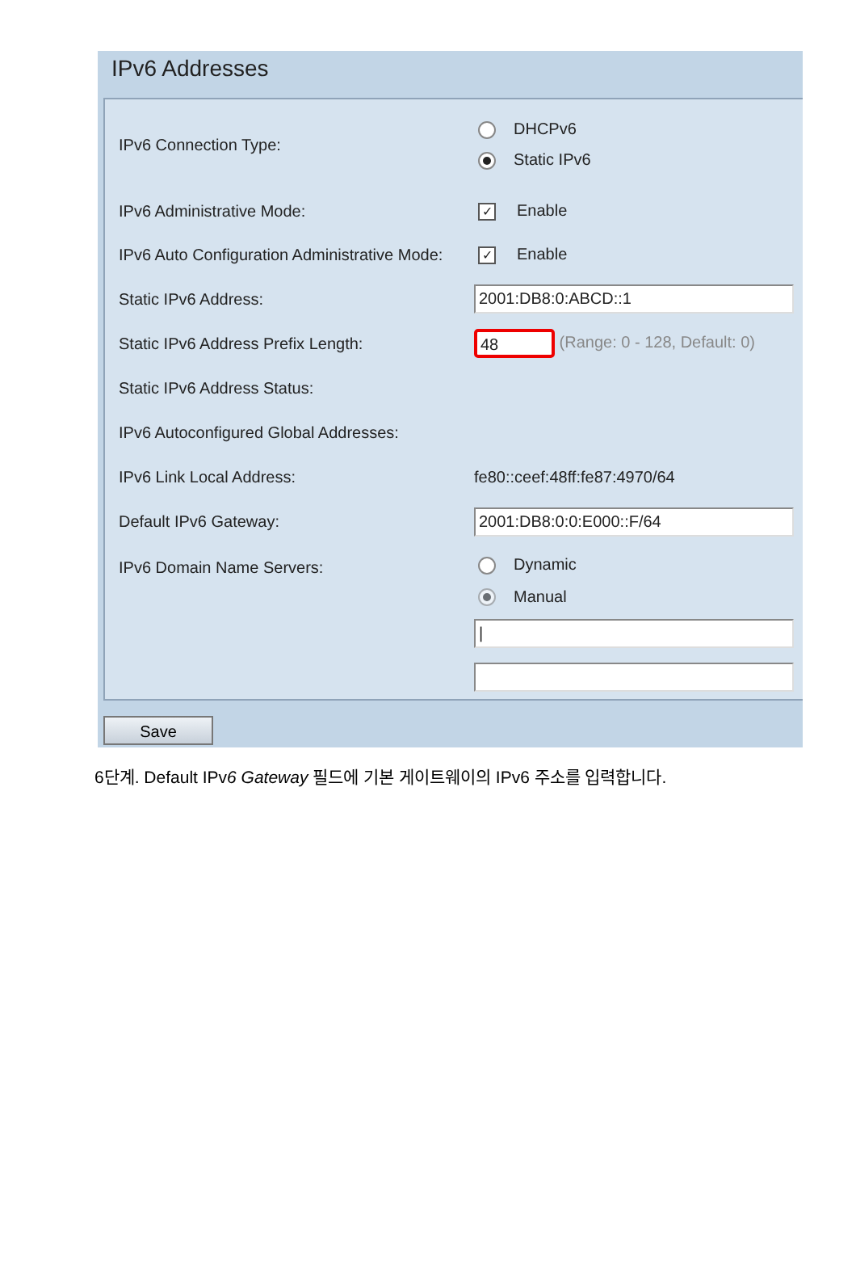IPv6 Addresses
| IPv6 Connection Type: | DHCPv6 Static IPv6 |
| IPv6 Administrative Mode: | ✓ Enable |
| IPv6 Auto Configuration Administrative Mode: | ✓ Enable |
| Static IPv6 Address: | 2001:DB8:0:ABCD::1 |
| Static IPv6 Address Prefix Length: | 48 (Range: 0 - 128, Default: 0) |
| Static IPv6 Address Status: | |
| IPv6 Autoconfigured Global Addresses: | |
| IPv6 Link Local Address: | fe80::ceef:48ff:fe87:4970/64 |
| Default IPv6 Gateway: | 2001:DB8:0:0:E000::F/64 |
| IPv6 Domain Name Servers: | Dynamic Manual / |
Save
6단계. Default IPv6 Gateway 필드에 기본 게이트웨이의 IPv6 주소를 입력합니다.